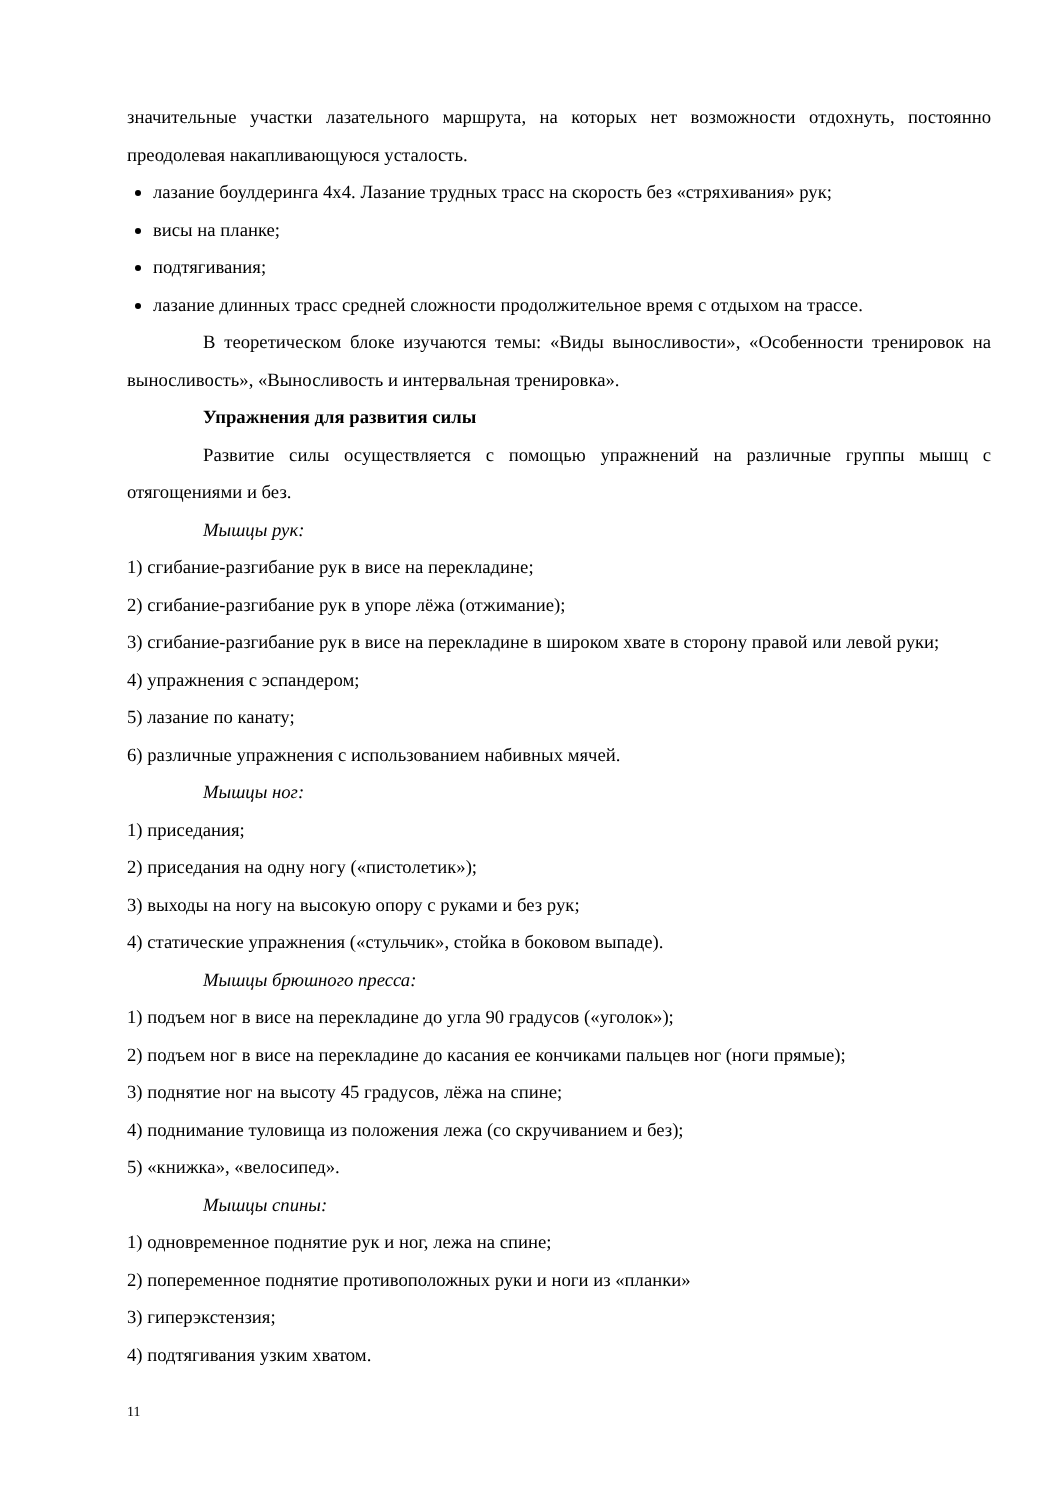значительные участки лазательного маршрута, на которых нет возможности отдохнуть, постоянно преодолевая накапливающуюся усталость.
лазание боулдеринга 4х4. Лазание трудных трасс на скорость без «стряхивания» рук;
висы на планке;
подтягивания;
лазание длинных трасс средней сложности продолжительное время с отдыхом на трассе.
В теоретическом блоке изучаются темы: «Виды выносливости», «Особенности тренировок на выносливость», «Выносливость и интервальная тренировка».
Упражнения для развития силы
Развитие силы осуществляется с помощью упражнений на различные группы мышц с отягощениями и без.
Мышцы рук:
1) сгибание-разгибание рук в висе на перекладине;
2) сгибание-разгибание рук в упоре лёжа (отжимание);
3) сгибание-разгибание рук в висе на перекладине в широком хвате в сторону правой или левой руки;
4) упражнения с эспандером;
5) лазание по канату;
6) различные упражнения с использованием набивных мячей.
Мышцы ног:
1) приседания;
2) приседания на одну ногу («пистолетик»);
3) выходы на ногу на высокую опору с руками и без рук;
4) статические упражнения («стульчик», стойка в боковом выпаде).
Мышцы брюшного пресса:
1) подъем ног в висе на перекладине до угла 90 градусов («уголок»);
2) подъем ног в висе на перекладине до касания ее кончиками пальцев ног (ноги прямые);
3) поднятие ног на высоту 45 градусов, лёжа на спине;
4) поднимание туловища из положения лежа (со скручиванием и без);
5) «книжка», «велосипед».
Мышцы спины:
1) одновременное поднятие рук и ног, лежа на спине;
2) попеременное поднятие противоположных руки и ноги из «планки»
3) гиперэкстензия;
4) подтягивания узким хватом.
11